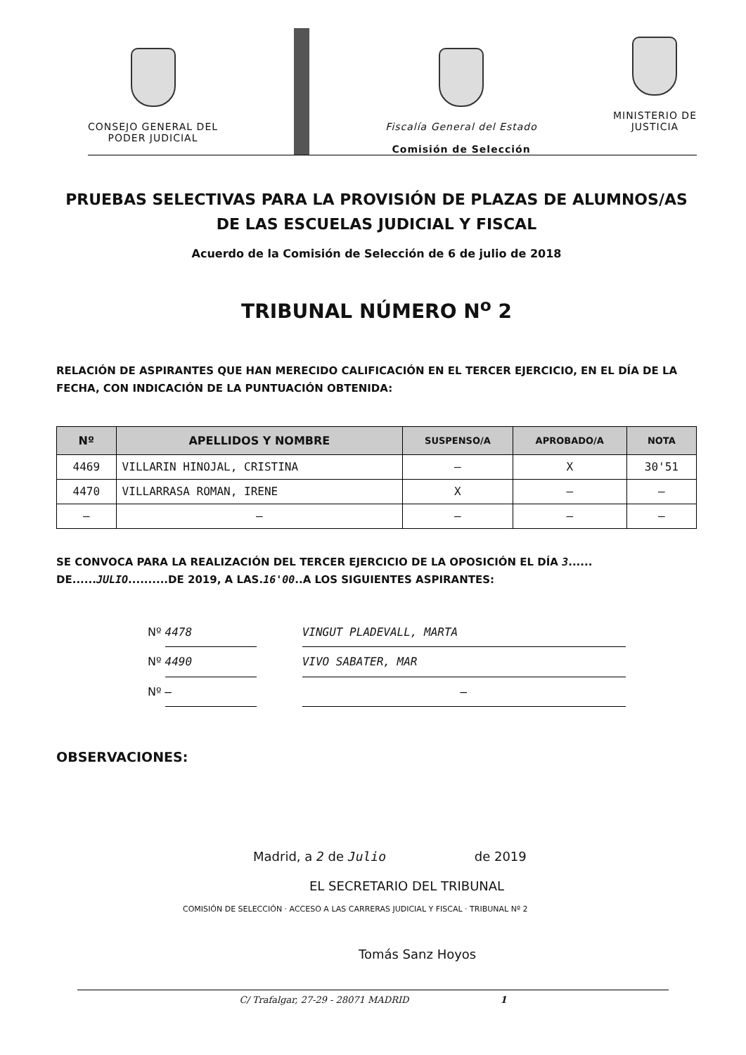CONSEJO GENERAL DEL
PODER JUDICIAL
Fiscalía General del Estado
Comisión de Selección
MINISTERIO DE
JUSTICIA
PRUEBAS SELECTIVAS PARA LA PROVISIÓN DE PLAZAS DE ALUMNOS/AS
DE LAS ESCUELAS JUDICIAL Y FISCAL
Acuerdo de la Comisión de Selección de 6 de julio de 2018
TRIBUNAL NÚMERO N<sup>o</sup> 2
RELACIÓN DE ASPIRANTES QUE HAN MERECIDO CALIFICACIÓN EN EL TERCER EJERCICIO, EN EL DÍA DE LA FECHA, CON INDICACIÓN DE LA PUNTUACIÓN OBTENIDA:
| Nº | APELLIDOS Y NOMBRE | SUSPENSO/A | APROBADO/A | NOTA |
| --- | --- | --- | --- | --- |
| 4469 | VILLARIN HINOJAL, CRISTINA | — | X | 30'51 |
| 4470 | VILLARRASA ROMAN, IRENE | X | — | — |
| — | — | — | — | — |
SE CONVOCA PARA LA REALIZACIÓN DEL TERCER EJERCICIO DE LA OPOSICIÓN EL DÍA 3...... DE......JULIO..........DE 2019, A LAS.16'00..A LOS SIGUIENTES ASPIRANTES:
Nº 4478 VINGUT PLADEVALL, MARTA
Nº 4490 VIVO SABATER, MAR
Nº — —
OBSERVACIONES:
Madrid, a 2 de Julio de 2019
EL SECRETARIO DEL TRIBUNAL
COMISIÓN DE SELECCIÓN · ACCESO A LAS CARRERAS JUDICIAL Y FISCAL · TRIBUNAL Nº 2
Tomás Sanz Hoyos
C/ Trafalgar, 27-29 - 28071 MADRID 1